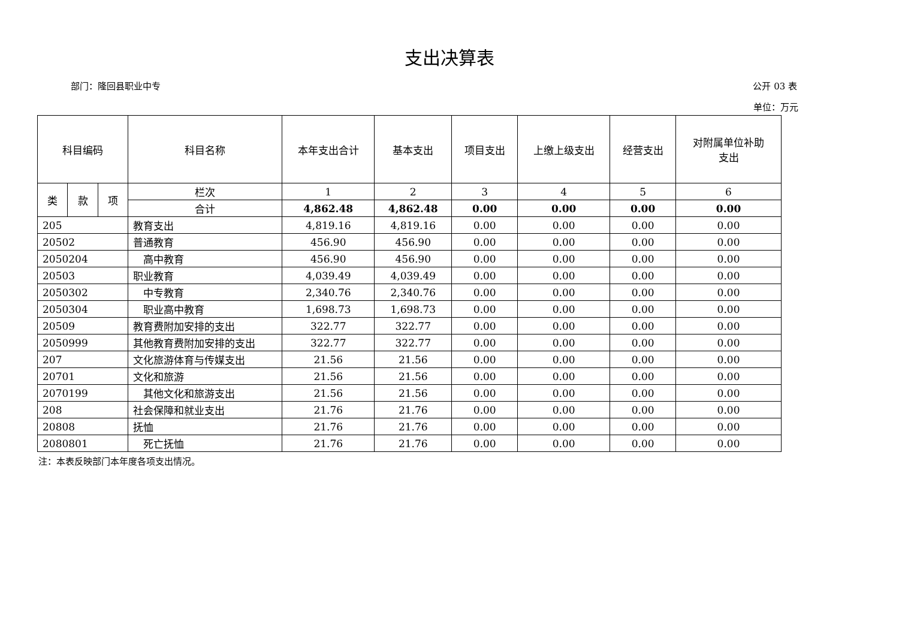支出决算表
部门：隆回县职业中专 公开 03 表
单位：万元
| 科目编码 | | | 科目名称 | 本年支出合计 | 基本支出 | 项目支出 | 上缴上级支出 | 经营支出 | 对附属单位补助 支出 |
| --- | --- | --- | --- | --- | --- | --- | --- | --- | --- |
| 类 | 款 | 项 | 栏次 | 1 | 2 | 3 | 4 | 5 | 6 |
| | | | 合计 | 4,862.48 | 4,862.48 | 0.00 | 0.00 | 0.00 | 0.00 |
| 205 | | | 教育支出 | 4,819.16 | 4,819.16 | 0.00 | 0.00 | 0.00 | 0.00 |
| 20502 | | | 普通教育 | 456.90 | 456.90 | 0.00 | 0.00 | 0.00 | 0.00 |
| 2050204 | | | 高中教育 | 456.90 | 456.90 | 0.00 | 0.00 | 0.00 | 0.00 |
| 20503 | | | 职业教育 | 4,039.49 | 4,039.49 | 0.00 | 0.00 | 0.00 | 0.00 |
| 2050302 | | | 中专教育 | 2,340.76 | 2,340.76 | 0.00 | 0.00 | 0.00 | 0.00 |
| 2050304 | | | 职业高中教育 | 1,698.73 | 1,698.73 | 0.00 | 0.00 | 0.00 | 0.00 |
| 20509 | | | 教育费附加安排的支出 | 322.77 | 322.77 | 0.00 | 0.00 | 0.00 | 0.00 |
| 2050999 | | | 其他教育费附加安排的支出 | 322.77 | 322.77 | 0.00 | 0.00 | 0.00 | 0.00 |
| 207 | | | 文化旅游体育与传媒支出 | 21.56 | 21.56 | 0.00 | 0.00 | 0.00 | 0.00 |
| 20701 | | | 文化和旅游 | 21.56 | 21.56 | 0.00 | 0.00 | 0.00 | 0.00 |
| 2070199 | | | 其他文化和旅游支出 | 21.56 | 21.56 | 0.00 | 0.00 | 0.00 | 0.00 |
| 208 | | | 社会保障和就业支出 | 21.76 | 21.76 | 0.00 | 0.00 | 0.00 | 0.00 |
| 20808 | | | 抚恤 | 21.76 | 21.76 | 0.00 | 0.00 | 0.00 | 0.00 |
| 2080801 | | | 死亡抚恤 | 21.76 | 21.76 | 0.00 | 0.00 | 0.00 | 0.00 |
注：本表反映部门本年度各项支出情况。